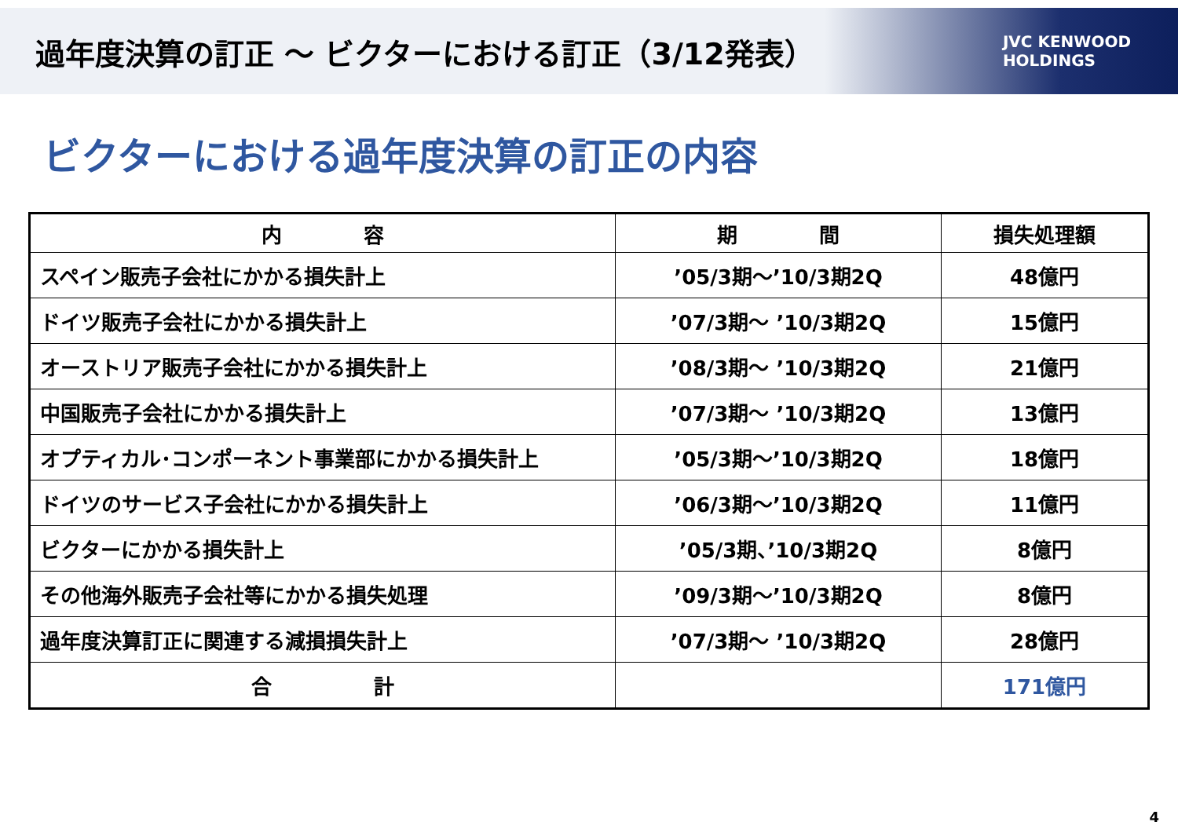過年度決算の訂正 ～ ビクターにおける訂正（3/12発表）
JVC KENWOOD
HOLDINGS
ビクターにおける過年度決算の訂正の内容
| 内 容 | 期 間 | 損失処理額 |
| --- | --- | --- |
| スペイン販売子会社にかかる損失計上 | ’05/3期～’10/3期2Q | 48億円 |
| ドイツ販売子会社にかかる損失計上 | ’07/3期～ ’10/3期2Q | 15億円 |
| オーストリア販売子会社にかかる損失計上 | ’08/3期～ ’10/3期2Q | 21億円 |
| 中国販売子会社にかかる損失計上 | ’07/3期～ ’10/3期2Q | 13億円 |
| オプティカル･コンポーネント事業部にかかる損失計上 | ’05/3期～’10/3期2Q | 18億円 |
| ドイツのサービス子会社にかかる損失計上 | ’06/3期～’10/3期2Q | 11億円 |
| ビクターにかかる損失計上 | ’05/3期、’10/3期2Q | 8億円 |
| その他海外販売子会社等にかかる損失処理 | ’09/3期～’10/3期2Q | 8億円 |
| 過年度決算訂正に関連する減損損失計上 | ’07/3期～ ’10/3期2Q | 28億円 |
| 合 計 | | 171億円 |
4